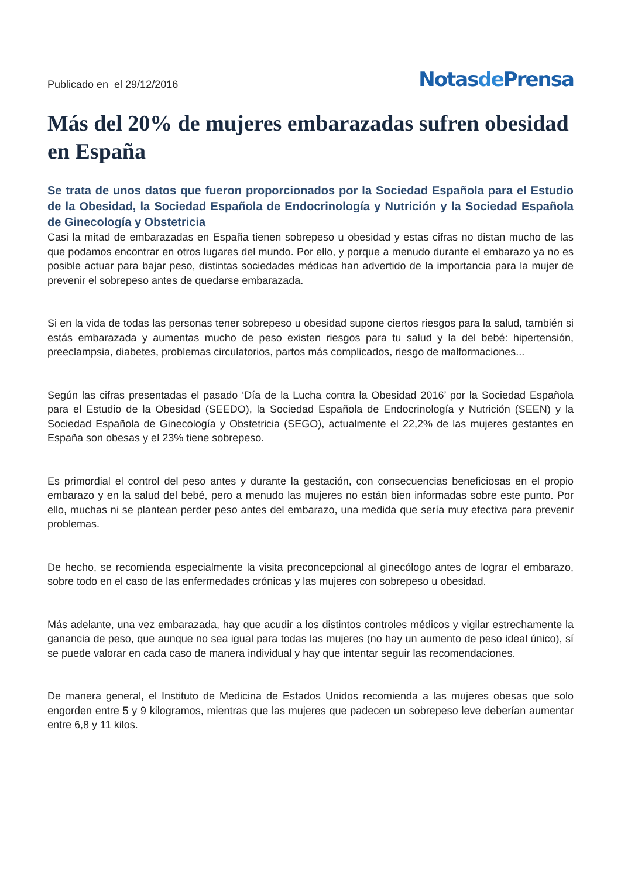Publicado en el 29/12/2016
Notasde Prensa
Más del 20% de mujeres embarazadas sufren obesidad en España
Se trata de unos datos que fueron proporcionados por la Sociedad Española para el Estudio de la Obesidad, la Sociedad Española de Endocrinología y Nutrición y la Sociedad Española de Ginecología y Obstetricia
Casi la mitad de embarazadas en España tienen sobrepeso u obesidad y estas cifras no distan mucho de las que podamos encontrar en otros lugares del mundo. Por ello, y porque a menudo durante el embarazo ya no es posible actuar para bajar peso, distintas sociedades médicas han advertido de la importancia para la mujer de prevenir el sobrepeso antes de quedarse embarazada.
Si en la vida de todas las personas tener sobrepeso u obesidad supone ciertos riesgos para la salud, también si estás embarazada y aumentas mucho de peso existen riesgos para tu salud y la del bebé: hipertensión, preeclampsia, diabetes, problemas circulatorios, partos más complicados, riesgo de malformaciones...
Según las cifras presentadas el pasado ‘Día de la Lucha contra la Obesidad 2016’ por la Sociedad Española para el Estudio de la Obesidad (SEEDO), la Sociedad Española de Endocrinología y Nutrición (SEEN) y la Sociedad Española de Ginecología y Obstetricia (SEGO), actualmente el 22,2% de las mujeres gestantes en España son obesas y el 23% tiene sobrepeso.
Es primordial el control del peso antes y durante la gestación, con consecuencias beneficiosas en el propio embarazo y en la salud del bebé, pero a menudo las mujeres no están bien informadas sobre este punto. Por ello, muchas ni se plantean perder peso antes del embarazo, una medida que sería muy efectiva para prevenir problemas.
De hecho, se recomienda especialmente la visita preconcepcional al ginecólogo antes de lograr el embarazo, sobre todo en el caso de las enfermedades crónicas y las mujeres con sobrepeso u obesidad.
Más adelante, una vez embarazada, hay que acudir a los distintos controles médicos y vigilar estrechamente la ganancia de peso, que aunque no sea igual para todas las mujeres (no hay un aumento de peso ideal único), sí se puede valorar en cada caso de manera individual y hay que intentar seguir las recomendaciones.
De manera general, el Instituto de Medicina de Estados Unidos recomienda a las mujeres obesas que solo engorden entre 5 y 9 kilogramos, mientras que las mujeres que padecen un sobrepeso leve deberían aumentar entre 6,8 y 11 kilos.